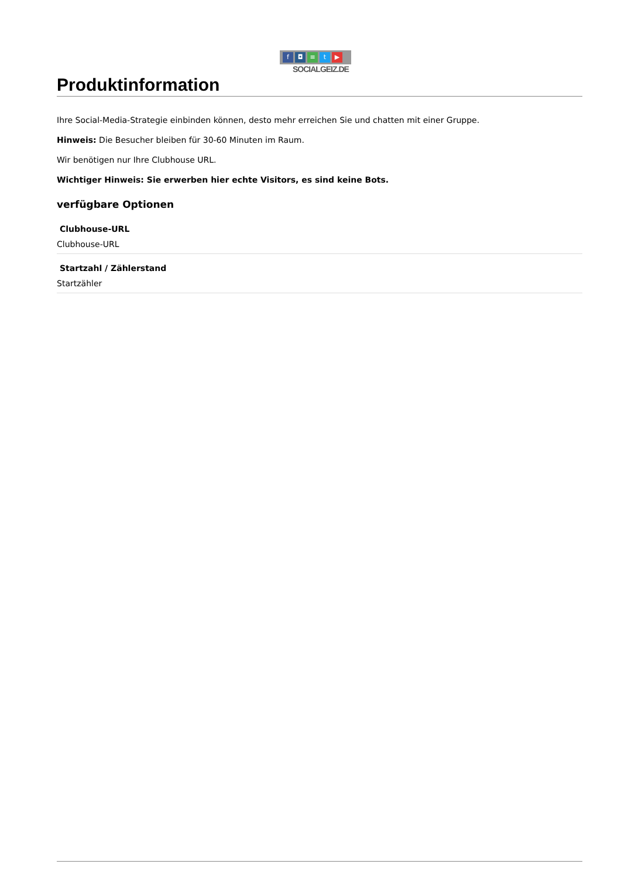f ◘ ≡ t ▶
SOCIALGEIZ.DE
Produktinformation
Ihre Social-Media-Strategie einbinden können, desto mehr erreichen Sie und chatten mit einer Gruppe.
Hinweis: Die Besucher bleiben für 30-60 Minuten im Raum.
Wir benötigen nur Ihre Clubhouse URL.
Wichtiger Hinweis: Sie erwerben hier echte Visitors, es sind keine Bots.
verfügbare Optionen
Clubhouse-URL
Clubhouse-URL
Startzahl / Zählerstand
Startzähler